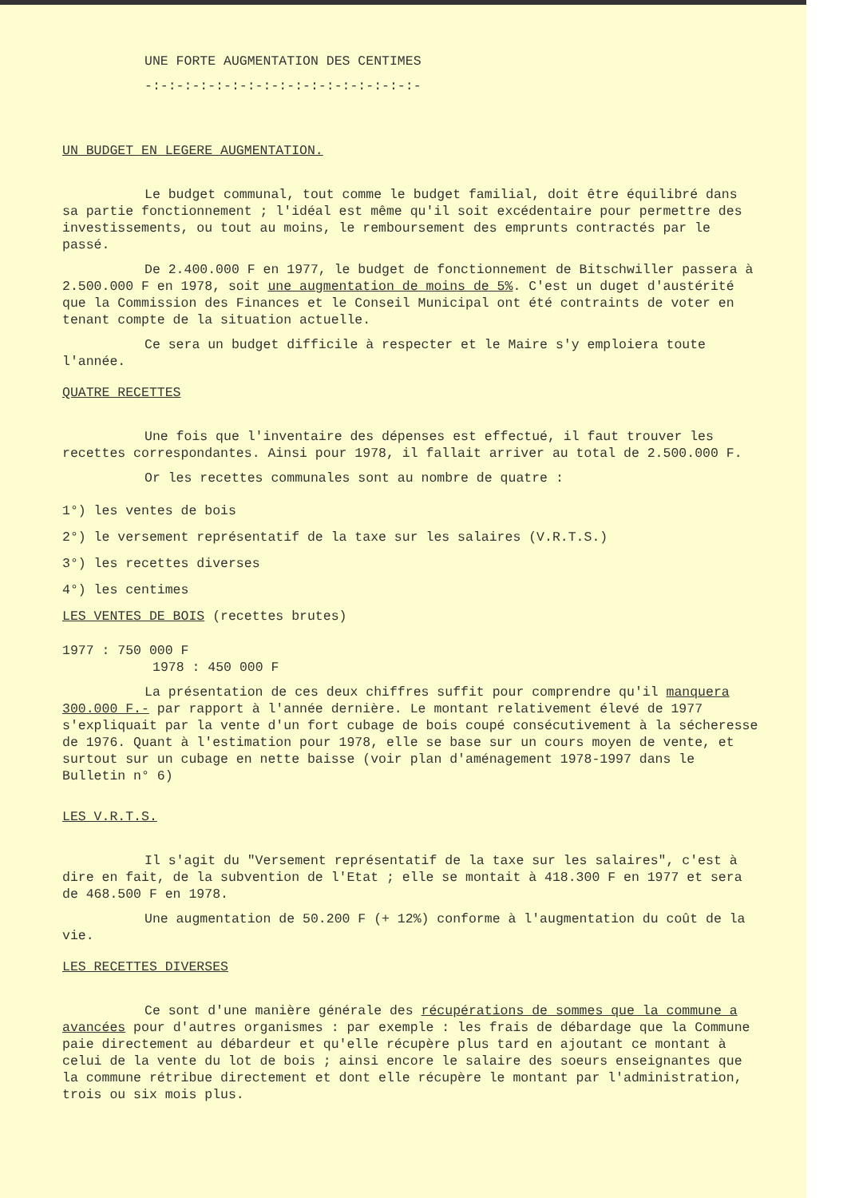UNE FORTE AUGMENTATION DES CENTIMES
-:-:-:-:-:-:-:-:-:-:-:-:-:-:-:-:-:-
UN BUDGET EN LEGERE AUGMENTATION.
Le budget communal, tout comme le budget familial, doit être équilibré dans sa partie fonctionnement ; l'idéal est même qu'il soit excédentaire pour permettre des investissements, ou tout au moins, le remboursement des emprunts contractés par le passé.
De 2.400.000 F en 1977, le budget de fonctionnement de Bitschwiller passera à 2.500.000 F en 1978, soit une augmentation de moins de 5%. C'est un duget d'austérité que la Commission des Finances et le Conseil Municipal ont été contraints de voter en tenant compte de la situation actuelle.
Ce sera un budget difficile à respecter et le Maire s'y emploiera toute l'année.
QUATRE RECETTES
Une fois que l'inventaire des dépenses est effectué, il faut trouver les recettes correspondantes. Ainsi pour 1978, il fallait arriver au total de 2.500.000 F.
Or les recettes communales sont au nombre de quatre :
1°) les ventes de bois
2°) le versement représentatif de la taxe sur les salaires (V.R.T.S.)
3°) les recettes diverses
4°) les centimes
LES VENTES DE BOIS (recettes brutes)
1977 : 750 000 F
1978 : 450 000 F
La présentation de ces deux chiffres suffit pour comprendre qu'il manquera 300.000 F.- par rapport à l'année dernière. Le montant relativement élevé de 1977 s'expliquait par la vente d'un fort cubage de bois coupé consécutivement à la sécheresse de 1976. Quant à l'estimation pour 1978, elle se base sur un cours moyen de vente, et surtout sur un cubage en nette baisse (voir plan d'aménagement 1978-1997 dans le Bulletin n° 6)
LES V.R.T.S.
Il s'agit du "Versement représentatif de la taxe sur les salaires", c'est à dire en fait, de la subvention de l'Etat ; elle se montait à 418.300 F en 1977 et sera de 468.500 F en 1978.
Une augmentation de 50.200 F (+ 12%) conforme à l'augmentation du coût de la vie.
LES RECETTES DIVERSES
Ce sont d'une manière générale des récupérations de sommes que la commune a avancées pour d'autres organismes : par exemple : les frais de débardage que la Commune paie directement au débardeur et qu'elle récupère plus tard en ajoutant ce montant à celui de la vente du lot de bois ; ainsi encore le salaire des soeurs enseignantes que la commune rétribue directement et dont elle récupère le montant par l'administration, trois ou six mois plus.